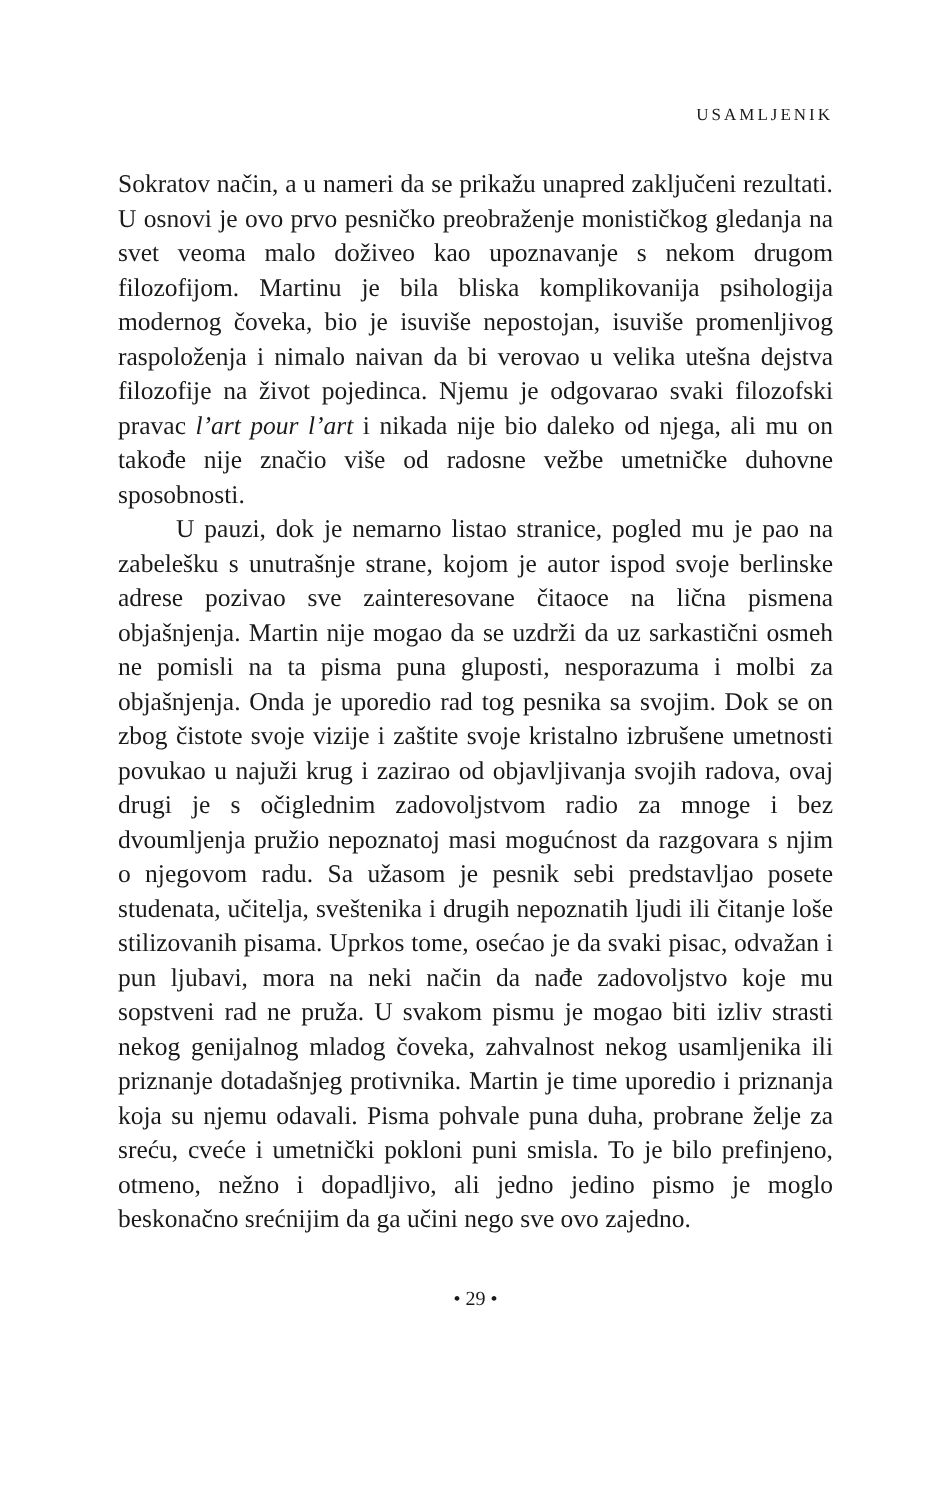USAMLJENIK
Sokratov način, a u nameri da se prikažu unapred zaključeni rezultati. U osnovi je ovo prvo pesničko preobraženje monističkog gledanja na svet veoma malo doživeo kao upoznavanje s nekom drugom filozofijom. Martinu je bila bliska komplikovanija psihologija modernog čoveka, bio je isuviše nepostojan, isuviše promenljivog raspoloženja i nimalo naivan da bi verovao u velika utešna dejstva filozofije na život pojedinca. Njemu je odgovarao svaki filozofski pravac l’art pour l’art i nikada nije bio daleko od njega, ali mu on takođe nije značio više od radosne vežbe umetničke duhovne sposobnosti.
U pauzi, dok je nemarno listao stranice, pogled mu je pao na zabelešku s unutrašnje strane, kojom je autor ispod svoje berlinske adrese pozivao sve zainteresovane čitaoce na lična pismena objašnjenja. Martin nije mogao da se uzdrži da uz sarkastični osmeh ne pomisli na ta pisma puna gluposti, nesporazuma i molbi za objašnjenja. Onda je uporedio rad tog pesnika sa svojim. Dok se on zbog čistote svoje vizije i zaštite svoje kristalno izbrušene umetnosti povukao u najuži krug i zazirao od objavljivanja svojih radova, ovaj drugi je s očiglednim zadovoljstvom radio za mnoge i bez dvoumljenja pružio nepoznatoj masi mogućnost da razgovara s njim o njegovom radu. Sa užasom je pesnik sebi predstavljao posete studenata, učitelja, sveštenika i drugih nepoznatih ljudi ili čitanje loše stilizovanih pisama. Uprkos tome, osećao je da svaki pisac, odvažan i pun ljubavi, mora na neki način da nađe zadovoljstvo koje mu sopstveni rad ne pruža. U svakom pismu je mogao biti izliv strasti nekog genijalnog mladog čoveka, zahvalnost nekog usamljenika ili priznanje dotadašnjeg protivnika. Martin je time uporedio i priznanja koja su njemu odavali. Pisma pohvale puna duha, probrane želje za sreću, cveće i umetnički pokloni puni smisla. To je bilo prefinjeno, otmeno, nežno i dopadljivo, ali jedno jedino pismo je moglo beskonačno srećnijim da ga učini nego sve ovo zajedno.
• 29 •